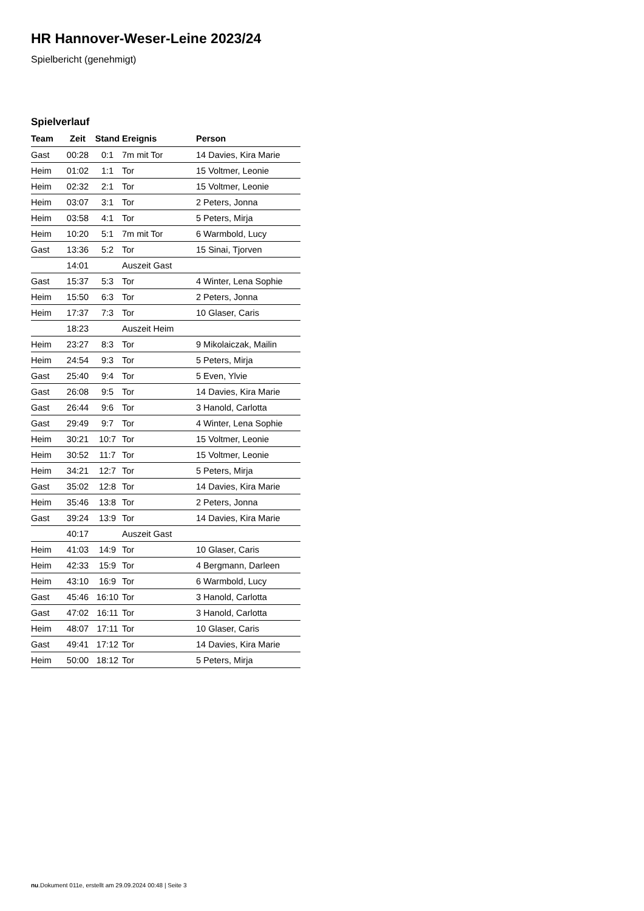HR Hannover-Weser-Leine 2023/24
Spielbericht (genehmigt)
Spielverlauf
| Team | Zeit | Stand | Ereignis | Person |
| --- | --- | --- | --- | --- |
| Gast | 00:28 | 0:1 | 7m mit Tor | 14 Davies, Kira Marie |
| Heim | 01:02 | 1:1 | Tor | 15 Voltmer, Leonie |
| Heim | 02:32 | 2:1 | Tor | 15 Voltmer, Leonie |
| Heim | 03:07 | 3:1 | Tor | 2 Peters, Jonna |
| Heim | 03:58 | 4:1 | Tor | 5 Peters, Mirja |
| Heim | 10:20 | 5:1 | 7m mit Tor | 6 Warmbold, Lucy |
| Gast | 13:36 | 5:2 | Tor | 15 Sinai, Tjorven |
| | 14:01 | | Auszeit Gast | |
| Gast | 15:37 | 5:3 | Tor | 4 Winter, Lena Sophie |
| Heim | 15:50 | 6:3 | Tor | 2 Peters, Jonna |
| Heim | 17:37 | 7:3 | Tor | 10 Glaser, Caris |
| | 18:23 | | Auszeit Heim | |
| Heim | 23:27 | 8:3 | Tor | 9 Mikolaiczak, Mailin |
| Heim | 24:54 | 9:3 | Tor | 5 Peters, Mirja |
| Gast | 25:40 | 9:4 | Tor | 5 Even, Ylvie |
| Gast | 26:08 | 9:5 | Tor | 14 Davies, Kira Marie |
| Gast | 26:44 | 9:6 | Tor | 3 Hanold, Carlotta |
| Gast | 29:49 | 9:7 | Tor | 4 Winter, Lena Sophie |
| Heim | 30:21 | 10:7 | Tor | 15 Voltmer, Leonie |
| Heim | 30:52 | 11:7 | Tor | 15 Voltmer, Leonie |
| Heim | 34:21 | 12:7 | Tor | 5 Peters, Mirja |
| Gast | 35:02 | 12:8 | Tor | 14 Davies, Kira Marie |
| Heim | 35:46 | 13:8 | Tor | 2 Peters, Jonna |
| Gast | 39:24 | 13:9 | Tor | 14 Davies, Kira Marie |
| | 40:17 | | Auszeit Gast | |
| Heim | 41:03 | 14:9 | Tor | 10 Glaser, Caris |
| Heim | 42:33 | 15:9 | Tor | 4 Bergmann, Darleen |
| Heim | 43:10 | 16:9 | Tor | 6 Warmbold, Lucy |
| Gast | 45:46 | 16:10 | Tor | 3 Hanold, Carlotta |
| Gast | 47:02 | 16:11 | Tor | 3 Hanold, Carlotta |
| Heim | 48:07 | 17:11 | Tor | 10 Glaser, Caris |
| Gast | 49:41 | 17:12 | Tor | 14 Davies, Kira Marie |
| Heim | 50:00 | 18:12 | Tor | 5 Peters, Mirja |
nu.Dokument 011e, erstellt am 29.09.2024 00:48 | Seite 3